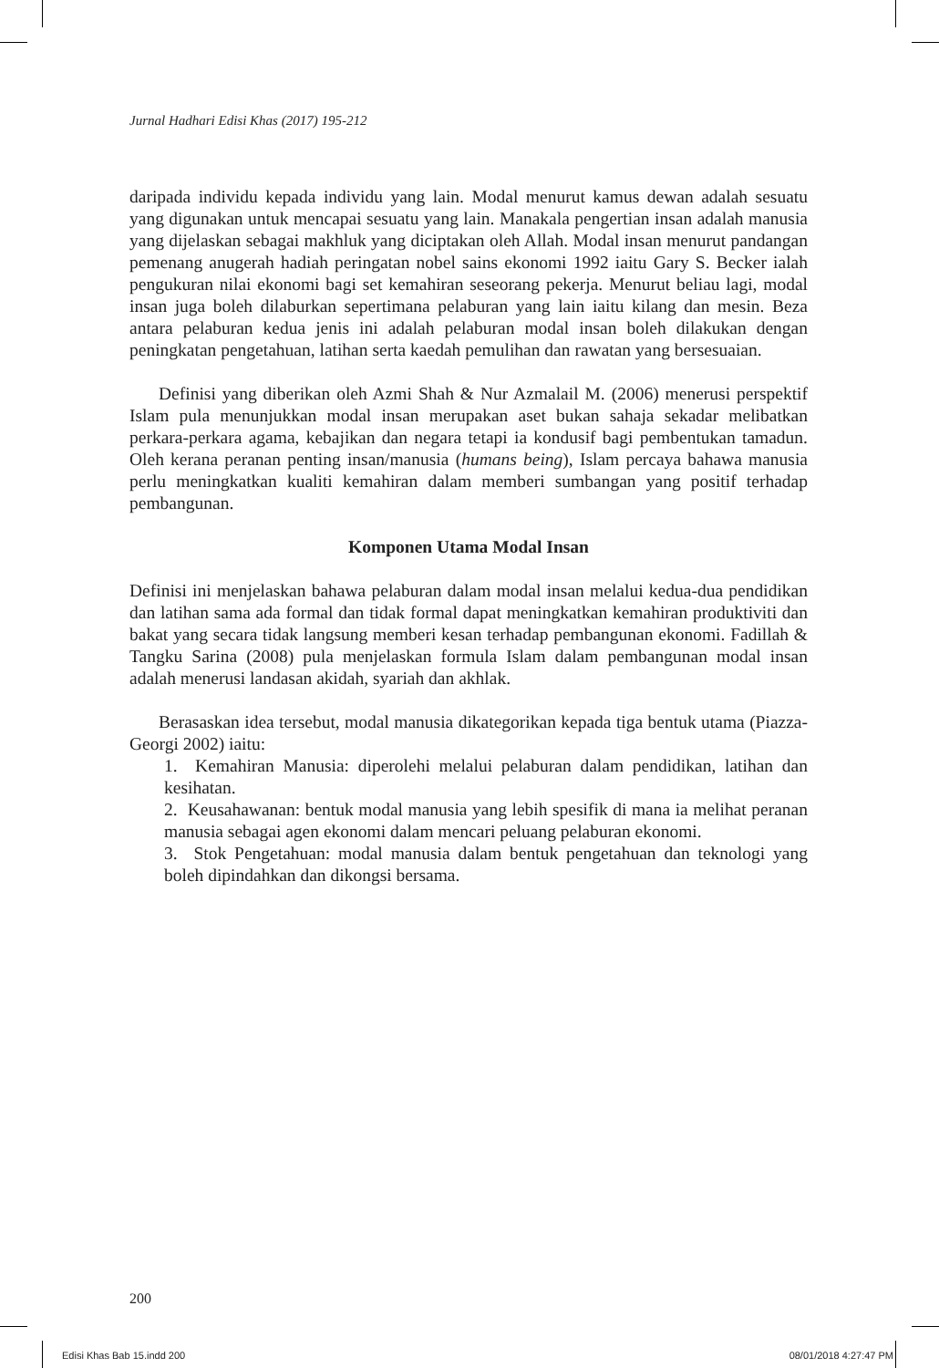Jurnal Hadhari Edisi Khas (2017) 195-212
daripada individu kepada individu yang lain. Modal menurut kamus dewan adalah sesuatu yang digunakan untuk mencapai sesuatu yang lain. Manakala pengertian insan adalah manusia yang dijelaskan sebagai makhluk yang diciptakan oleh Allah. Modal insan menurut pandangan pemenang anugerah hadiah peringatan nobel sains ekonomi 1992 iaitu Gary S. Becker ialah pengukuran nilai ekonomi bagi set kemahiran seseorang pekerja. Menurut beliau lagi, modal insan juga boleh dilaburkan sepertimana pelaburan yang lain iaitu kilang dan mesin. Beza antara pelaburan kedua jenis ini adalah pelaburan modal insan boleh dilakukan dengan peningkatan pengetahuan, latihan serta kaedah pemulihan dan rawatan yang bersesuaian.
Definisi yang diberikan oleh Azmi Shah & Nur Azmalail M. (2006) menerusi perspektif Islam pula menunjukkan modal insan merupakan aset bukan sahaja sekadar melibatkan perkara-perkara agama, kebajikan dan negara tetapi ia kondusif bagi pembentukan tamadun. Oleh kerana peranan penting insan/manusia (humans being), Islam percaya bahawa manusia perlu meningkatkan kualiti kemahiran dalam memberi sumbangan yang positif terhadap pembangunan.
Komponen Utama Modal Insan
Definisi ini menjelaskan bahawa pelaburan dalam modal insan melalui kedua-dua pendidikan dan latihan sama ada formal dan tidak formal dapat meningkatkan kemahiran produktiviti dan bakat yang secara tidak langsung memberi kesan terhadap pembangunan ekonomi. Fadillah & Tangku Sarina (2008) pula menjelaskan formula Islam dalam pembangunan modal insan adalah menerusi landasan akidah, syariah dan akhlak.
Berasaskan idea tersebut, modal manusia dikategorikan kepada tiga bentuk utama (Piazza-Georgi 2002) iaitu:
1. Kemahiran Manusia: diperolehi melalui pelaburan dalam pendidikan, latihan dan kesihatan.
2. Keusahawanan: bentuk modal manusia yang lebih spesifik di mana ia melihat peranan manusia sebagai agen ekonomi dalam mencari peluang pelaburan ekonomi.
3. Stok Pengetahuan: modal manusia dalam bentuk pengetahuan dan teknologi yang boleh dipindahkan dan dikongsi bersama.
200
Edisi Khas Bab 15.indd 200 08/01/2018 4:27:47 PM